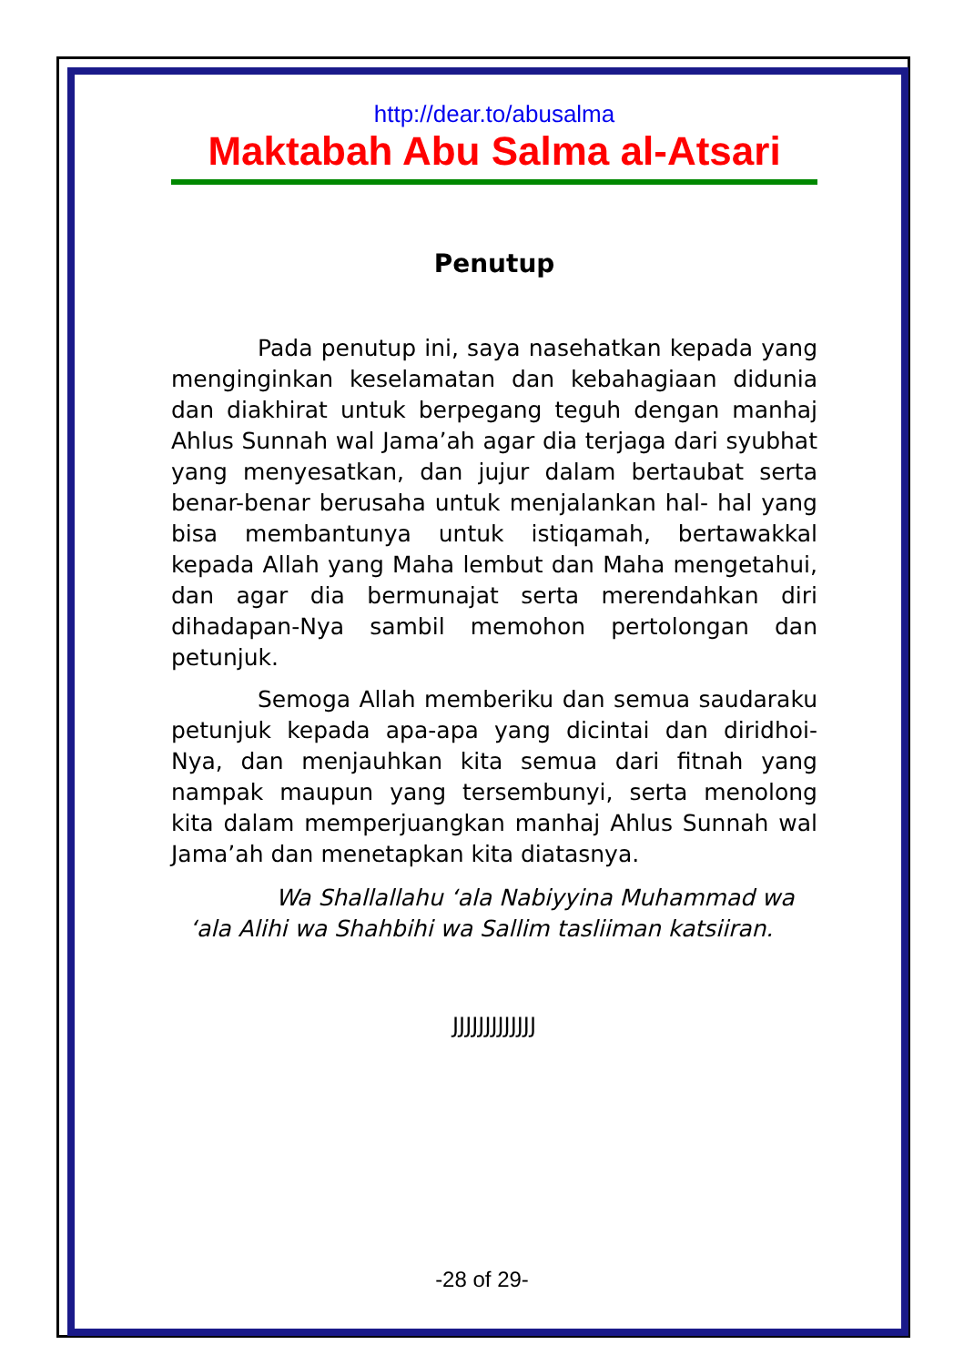http://dear.to/abusalma
Maktabah Abu Salma al-Atsari
Penutup
Pada penutup ini, saya nasehatkan kepada yang menginginkan keselamatan dan kebahagiaan didunia dan diakhirat untuk berpegang teguh dengan manhaj Ahlus Sunnah wal Jama’ah agar dia terjaga dari syubhat yang menyesatkan, dan jujur dalam bertaubat serta benar-benar berusaha untuk menjalankan hal- hal yang bisa membantunya untuk istiqamah, bertawakkal kepada Allah yang Maha lembut dan Maha mengetahui, dan agar dia bermunajat serta merendahkan diri dihadapan-Nya sambil memohon pertolongan dan petunjuk.
Semoga Allah memberiku dan semua saudaraku petunjuk kepada apa-apa yang dicintai dan diridhoi-Nya, dan menjauhkan kita semua dari fitnah yang nampak maupun yang tersembunyi, serta menolong kita dalam memperjuangkan manhaj Ahlus Sunnah wal Jama’ah dan menetapkan kita diatasnya.
Wa Shallallahu ‘ala Nabiyyina Muhammad wa ‘ala Alihi wa Shahbihi wa Sallim tasliiman katsiiran.
JJJJJJJJJJJJJ
-28 of 29-